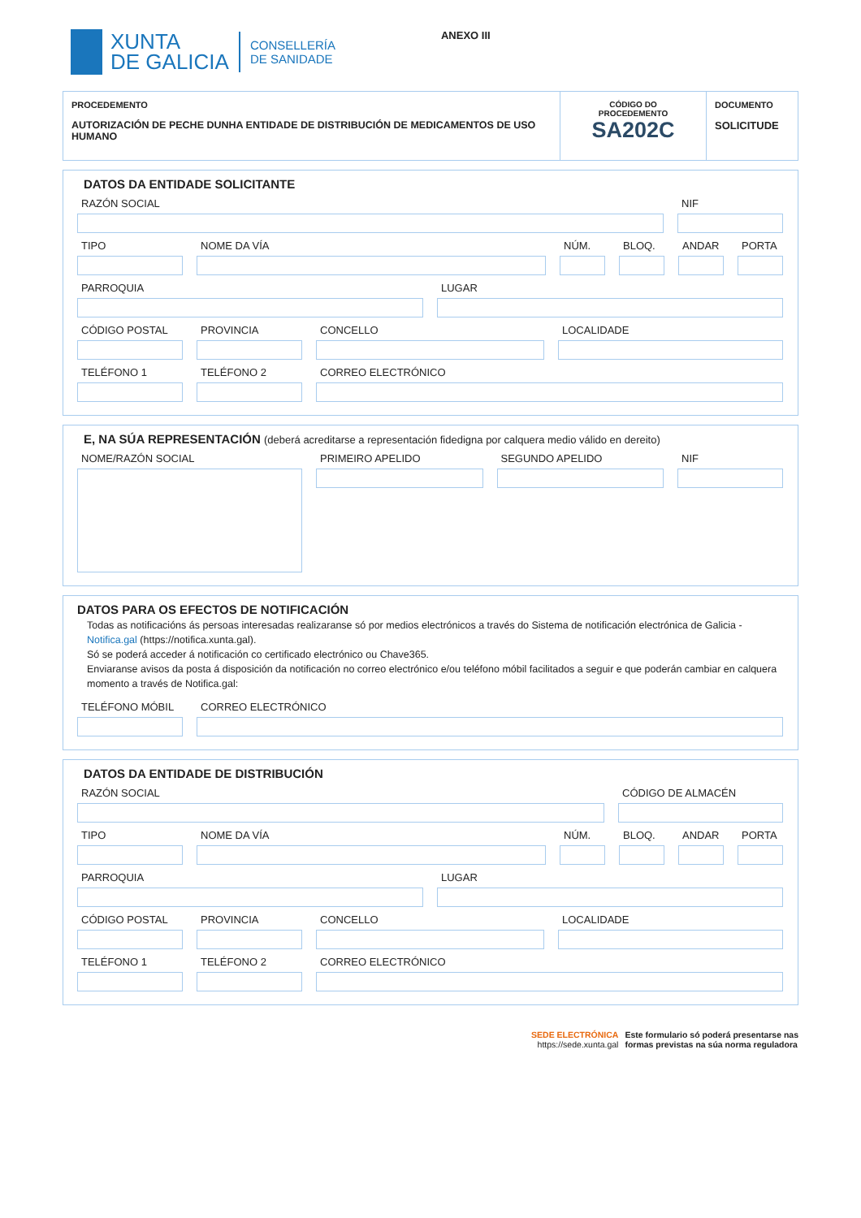XUNTA
DE GALICIA
CONSELLERÍA
DE SANIDADE
ANEXO III
PROCEDEMENTO
AUTORIZACIÓN DE PECHE DUNHA ENTIDADE DE DISTRIBUCIÓN DE MEDICAMENTOS DE USO HUMANO
CÓDIGO DO
PROCEDEMENTO
SA202C
DOCUMENTO
SOLICITUDE
DATOS DA ENTIDADE SOLICITANTE
RAZÓN SOCIAL NIF
TIPO NOME DA VÍA NÚM. BLOQ. ANDAR PORTA
PARROQUIA LUGAR
CÓDIGO POSTAL PROVINCIA CONCELLO LOCALIDADE
TELÉFONO 1 TELÉFONO 2 CORREO ELECTRÓNICO
E, NA SÚA REPRESENTACIÓN (deberá acreditarse a representación fidedigna por calquera medio válido en dereito)
NOME/RAZÓN SOCIAL PRIMEIRO APELIDO SEGUNDO APELIDO NIF
DATOS PARA OS EFECTOS DE NOTIFICACIÓN
Todas as notificacións ás persoas interesadas realizaranse só por medios electrónicos a través do Sistema de notificación electrónica de Galicia - Notifica.gal (https://notifica.xunta.gal).
Só se poderá acceder á notificación co certificado electrónico ou Chave365.
Enviaranse avisos da posta á disposición da notificación no correo electrónico e/ou teléfono móbil facilitados a seguir e que poderán cambiar en calquera momento a través de Notifica.gal:
TELÉFONO MÓBIL
CORREO ELECTRÓNICO
DATOS DA ENTIDADE DE DISTRIBUCIÓN
RAZÓN SOCIAL CÓDIGO DE ALMACÉN
TIPO NOME DA VÍA NÚM. BLOQ. ANDAR PORTA
PARROQUIA LUGAR
CÓDIGO POSTAL PROVINCIA CONCELLO LOCALIDADE
TELÉFONO 1 TELÉFONO 2 CORREO ELECTRÓNICO
SEDE ELECTRÓNICA
https://sede.xunta.gal
Este formulario só poderá presentarse nas
formas previstas na súa norma reguladora